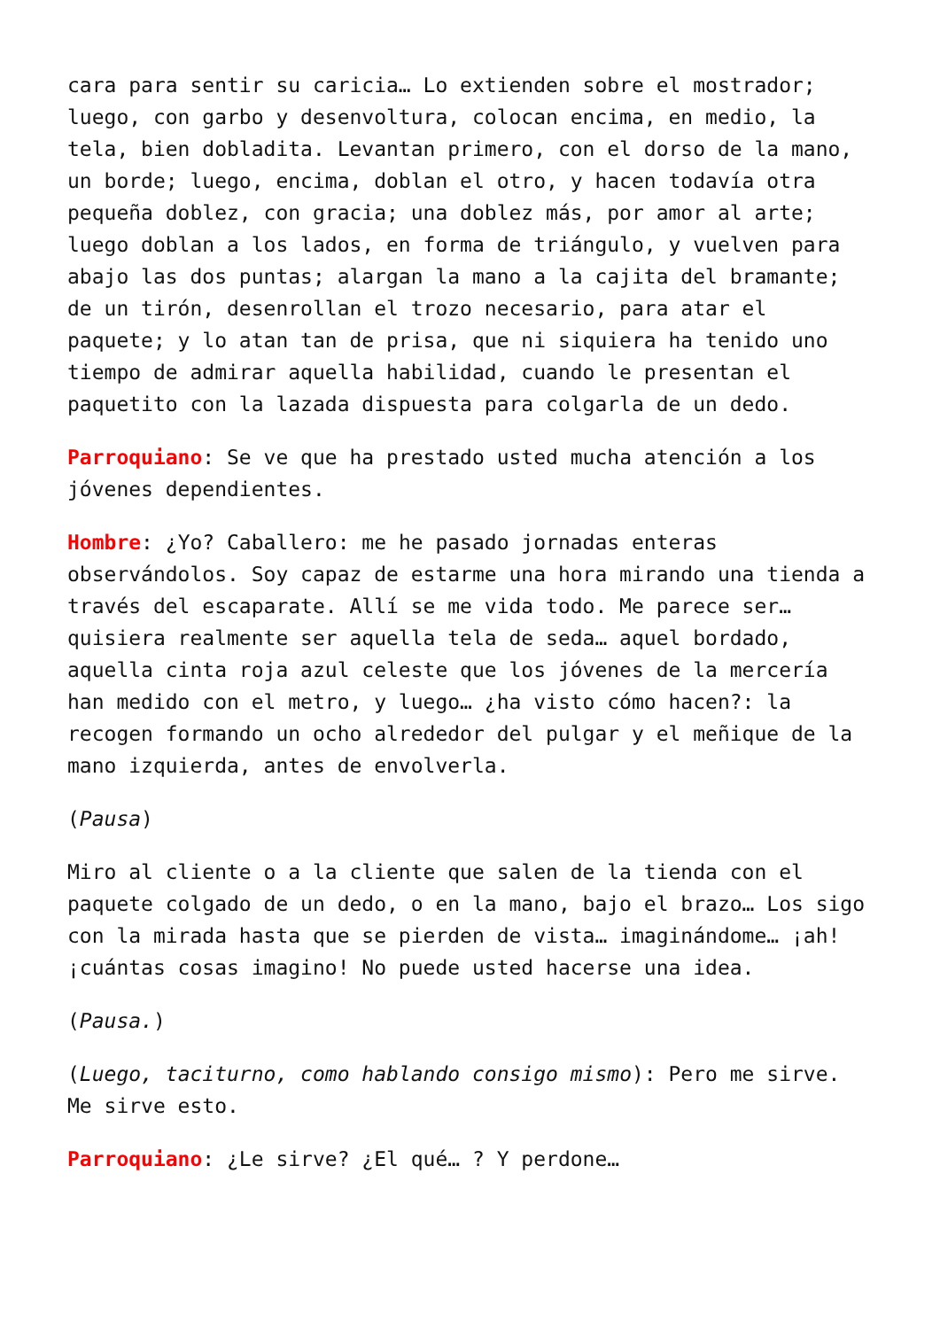cara para sentir su caricia… Lo extienden sobre el mostrador; luego, con garbo y desenvoltura, colocan encima, en medio, la tela, bien dobladita. Levantan primero, con el dorso de la mano, un borde; luego, encima, doblan el otro, y hacen todavía otra pequeña doblez, con gracia; una doblez más, por amor al arte; luego doblan a los lados, en forma de triángulo, y vuelven para abajo las dos puntas; alargan la mano a la cajita del bramante; de un tirón, desenrollan el trozo necesario, para atar el paquete; y lo atan tan de prisa, que ni siquiera ha tenido uno tiempo de admirar aquella habilidad, cuando le presentan el paquetito con la lazada dispuesta para colgarla de un dedo.
Parroquiano: Se ve que ha prestado usted mucha atención a los jóvenes dependientes.
Hombre: ¿Yo? Caballero: me he pasado jornadas enteras observándolos. Soy capaz de estarme una hora mirando una tienda a través del escaparate. Allí se me vida todo. Me parece ser… quisiera realmente ser aquella tela de seda… aquel bordado, aquella cinta roja azul celeste que los jóvenes de la mercería han medido con el metro, y luego… ¿ha visto cómo hacen?: la recogen formando un ocho alrededor del pulgar y el meñique de la mano izquierda, antes de envolverla.
(Pausa)
Miro al cliente o a la cliente que salen de la tienda con el paquete colgado de un dedo, o en la mano, bajo el brazo… Los sigo con la mirada hasta que se pierden de vista… imaginándome… ¡ah! ¡cuántas cosas imagino! No puede usted hacerse una idea.
(Pausa.)
(Luego, taciturno, como hablando consigo mismo): Pero me sirve. Me sirve esto.
Parroquiano: ¿Le sirve? ¿El qué… ? Y perdone…